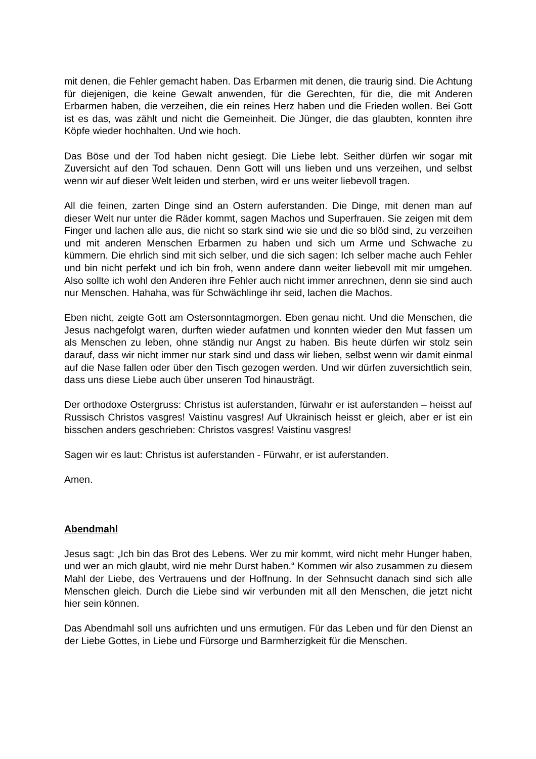mit denen, die Fehler gemacht haben. Das Erbarmen mit denen, die traurig sind. Die Achtung für diejenigen, die keine Gewalt anwenden, für die Gerechten, für die, die mit Anderen Erbarmen haben, die verzeihen, die ein reines Herz haben und die Frieden wollen. Bei Gott ist es das, was zählt und nicht die Gemeinheit. Die Jünger, die das glaubten, konnten ihre Köpfe wieder hochhalten. Und wie hoch.
Das Böse und der Tod haben nicht gesiegt. Die Liebe lebt. Seither dürfen wir sogar mit Zuversicht auf den Tod schauen. Denn Gott will uns lieben und uns verzeihen, und selbst wenn wir auf dieser Welt leiden und sterben, wird er uns weiter liebevoll tragen.
All die feinen, zarten Dinge sind an Ostern auferstanden. Die Dinge, mit denen man auf dieser Welt nur unter die Räder kommt, sagen Machos und Superfrauen. Sie zeigen mit dem Finger und lachen alle aus, die nicht so stark sind wie sie und die so blöd sind, zu verzeihen und mit anderen Menschen Erbarmen zu haben und sich um Arme und Schwache zu kümmern. Die ehrlich sind mit sich selber, und die sich sagen: Ich selber mache auch Fehler und bin nicht perfekt und ich bin froh, wenn andere dann weiter liebevoll mit mir umgehen. Also sollte ich wohl den Anderen ihre Fehler auch nicht immer anrechnen, denn sie sind auch nur Menschen. Hahaha, was für Schwächlinge ihr seid, lachen die Machos.
Eben nicht, zeigte Gott am Ostersonntagmorgen. Eben genau nicht. Und die Menschen, die Jesus nachgefolgt waren, durften wieder aufatmen und konnten wieder den Mut fassen um als Menschen zu leben, ohne ständig nur Angst zu haben. Bis heute dürfen wir stolz sein darauf, dass wir nicht immer nur stark sind und dass wir lieben, selbst wenn wir damit einmal auf die Nase fallen oder über den Tisch gezogen werden. Und wir dürfen zuversichtlich sein, dass uns diese Liebe auch über unseren Tod hinausträgt.
Der orthodoxe Ostergruss: Christus ist auferstanden, fürwahr er ist auferstanden – heisst auf Russisch Christos vasgres! Vaistinu vasgres! Auf Ukrainisch heisst er gleich, aber er ist ein bisschen anders geschrieben: Christos vasgres! Vaistinu vasgres!
Sagen wir es laut: Christus ist auferstanden - Fürwahr, er ist auferstanden.
Amen.
Abendmahl
Jesus sagt: „Ich bin das Brot des Lebens. Wer zu mir kommt, wird nicht mehr Hunger haben, und wer an mich glaubt, wird nie mehr Durst haben.“ Kommen wir also zusammen zu diesem Mahl der Liebe, des Vertrauens und der Hoffnung. In der Sehnsucht danach sind sich alle Menschen gleich. Durch die Liebe sind wir verbunden mit all den Menschen, die jetzt nicht hier sein können.
Das Abendmahl soll uns aufrichten und uns ermutigen. Für das Leben und für den Dienst an der Liebe Gottes, in Liebe und Fürsorge und Barmherzigkeit für die Menschen.